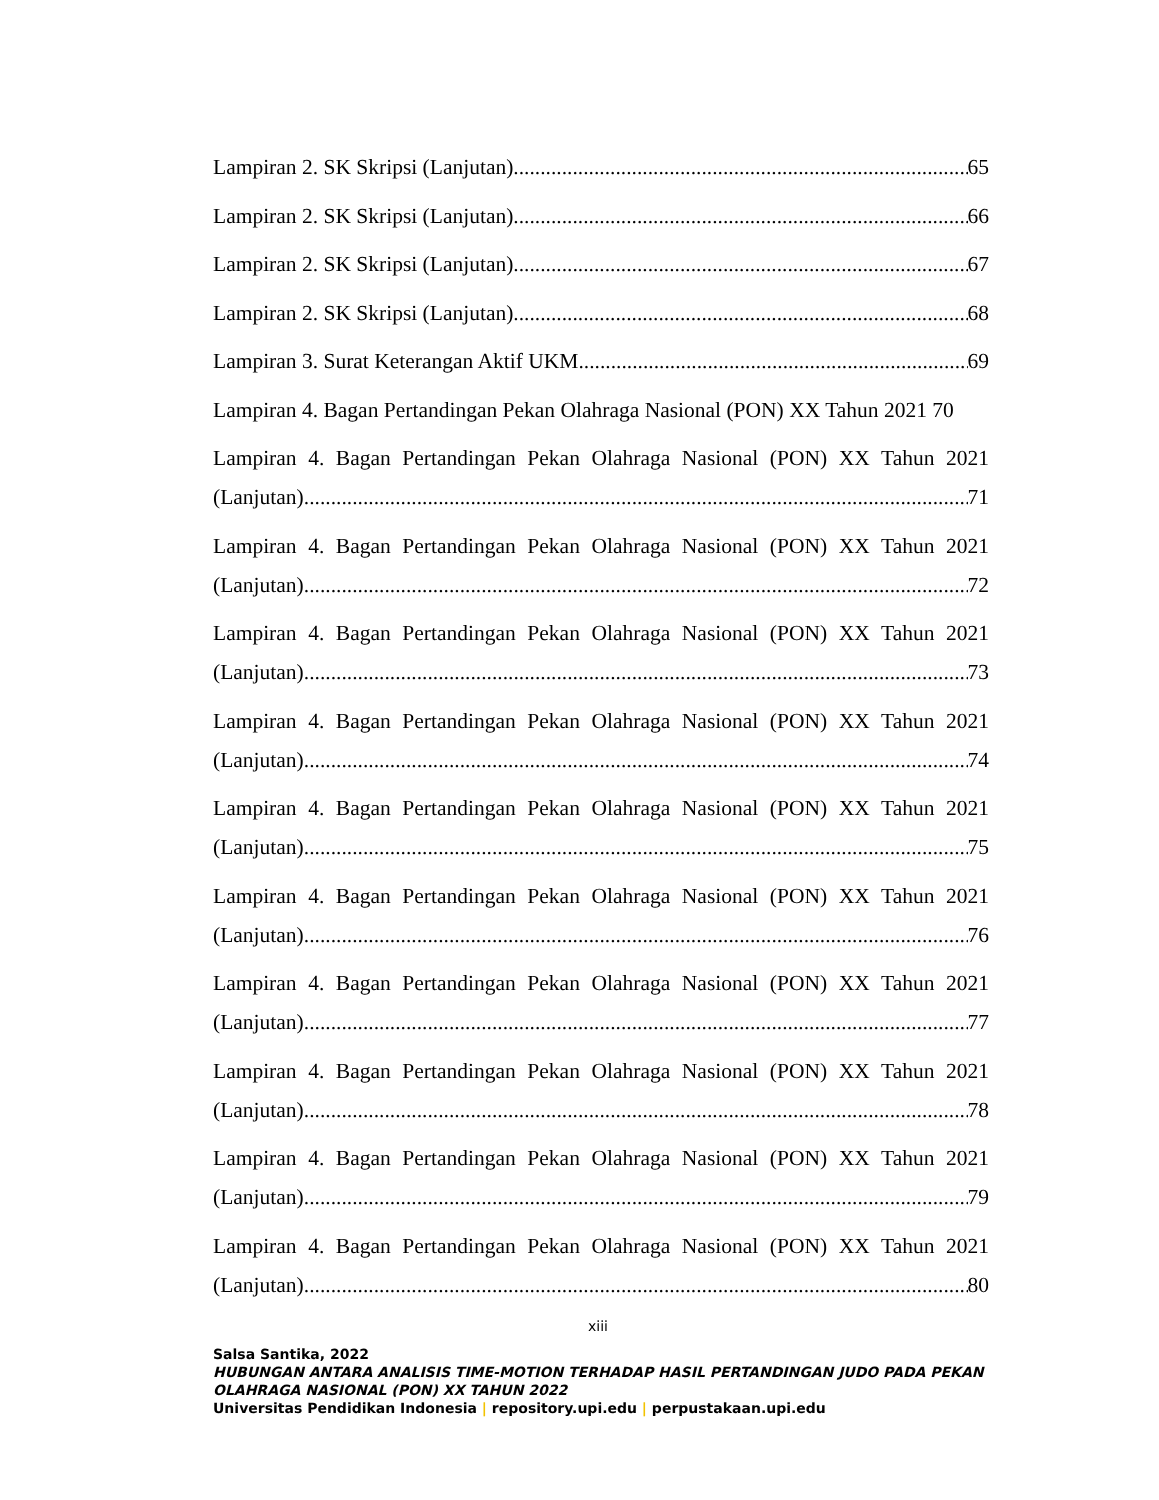Lampiran 2. SK Skripsi (Lanjutan) 65
Lampiran 2. SK Skripsi (Lanjutan) 66
Lampiran 2. SK Skripsi (Lanjutan) 67
Lampiran 2. SK Skripsi (Lanjutan) 68
Lampiran 3. Surat Keterangan Aktif UKM 69
Lampiran 4. Bagan Pertandingan Pekan Olahraga Nasional (PON) XX Tahun 2021 70
Lampiran 4. Bagan Pertandingan Pekan Olahraga Nasional (PON) XX Tahun 2021
(Lanjutan) 71
Lampiran 4. Bagan Pertandingan Pekan Olahraga Nasional (PON) XX Tahun 2021
(Lanjutan) 72
Lampiran 4. Bagan Pertandingan Pekan Olahraga Nasional (PON) XX Tahun 2021
(Lanjutan) 73
Lampiran 4. Bagan Pertandingan Pekan Olahraga Nasional (PON) XX Tahun 2021
(Lanjutan) 74
Lampiran 4. Bagan Pertandingan Pekan Olahraga Nasional (PON) XX Tahun 2021
(Lanjutan) 75
Lampiran 4. Bagan Pertandingan Pekan Olahraga Nasional (PON) XX Tahun 2021
(Lanjutan) 76
Lampiran 4. Bagan Pertandingan Pekan Olahraga Nasional (PON) XX Tahun 2021
(Lanjutan) 77
Lampiran 4. Bagan Pertandingan Pekan Olahraga Nasional (PON) XX Tahun 2021
(Lanjutan) 78
Lampiran 4. Bagan Pertandingan Pekan Olahraga Nasional (PON) XX Tahun 2021
(Lanjutan) 79
Lampiran 4. Bagan Pertandingan Pekan Olahraga Nasional (PON) XX Tahun 2021
(Lanjutan) 80
xiii
Salsa Santika, 2022
HUBUNGAN ANTARA ANALISIS TIME-MOTION TERHADAP HASIL PERTANDINGAN JUDO PADA PEKAN OLAHRAGA NASIONAL (PON) XX TAHUN 2022
Universitas Pendidikan Indonesia | repository.upi.edu | perpustakaan.upi.edu